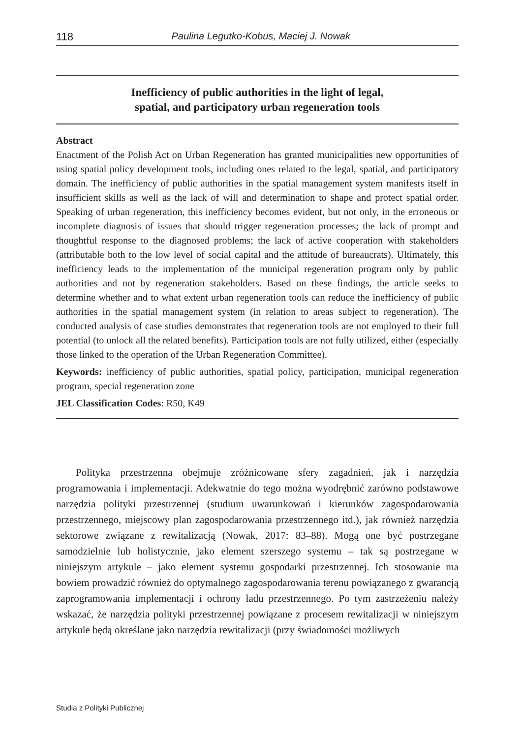118 Paulina Legutko-Kobus, Maciej J. Nowak
Inefficiency of public authorities in the light of legal,
spatial, and participatory urban regeneration tools
Abstract
Enactment of the Polish Act on Urban Regeneration has granted municipalities new opportunities of using spatial policy development tools, including ones related to the legal, spatial, and participatory domain. The inefficiency of public authorities in the spatial management system manifests itself in insufficient skills as well as the lack of will and determination to shape and protect spatial order. Speaking of urban regeneration, this inefficiency becomes evident, but not only, in the erroneous or incomplete diagnosis of issues that should trigger regeneration processes; the lack of prompt and thoughtful response to the diagnosed problems; the lack of active cooperation with stakeholders (attributable both to the low level of social capital and the attitude of bureaucrats). Ultimately, this inefficiency leads to the implementation of the municipal regeneration program only by public authorities and not by regeneration stakeholders. Based on these findings, the article seeks to determine whether and to what extent urban regeneration tools can reduce the inefficiency of public authorities in the spatial management system (in relation to areas subject to regeneration). The conducted analysis of case studies demonstrates that regeneration tools are not employed to their full potential (to unlock all the related benefits). Participation tools are not fully utilized, either (especially those linked to the operation of the Urban Regeneration Committee).
Keywords: inefficiency of public authorities, spatial policy, participation, municipal regeneration program, special regeneration zone
JEL Classification Codes: R50, K49
Polityka przestrzenna obejmuje zróżnicowane sfery zagadnień, jak i narzędzia programowania i implementacji. Adekwatnie do tego można wyodrębnić zarówno podstawowe narzędzia polityki przestrzennej (studium uwarunkowań i kierunków zagospodarowania przestrzennego, miejscowy plan zagospodarowania przestrzennego itd.), jak również narzędzia sektorowe związane z rewitalizacją (Nowak, 2017: 83–88). Mogą one być postrzegane samodzielnie lub holistycznie, jako element szerszego systemu – tak są postrzegane w niniejszym artykule – jako element systemu gospodarki przestrzennej. Ich stosowanie ma bowiem prowadzić również do optymalnego zagospodarowania terenu powiązanego z gwarancją zaprogramowania implementacji i ochrony ładu przestrzennego. Po tym zastrzeżeniu należy wskazać, że narzędzia polityki przestrzennej powiązane z procesem rewitalizacji w niniejszym artykule będą określane jako narzędzia rewitalizacji (przy świadomości możliwych
Studia z Polityki Publicznej